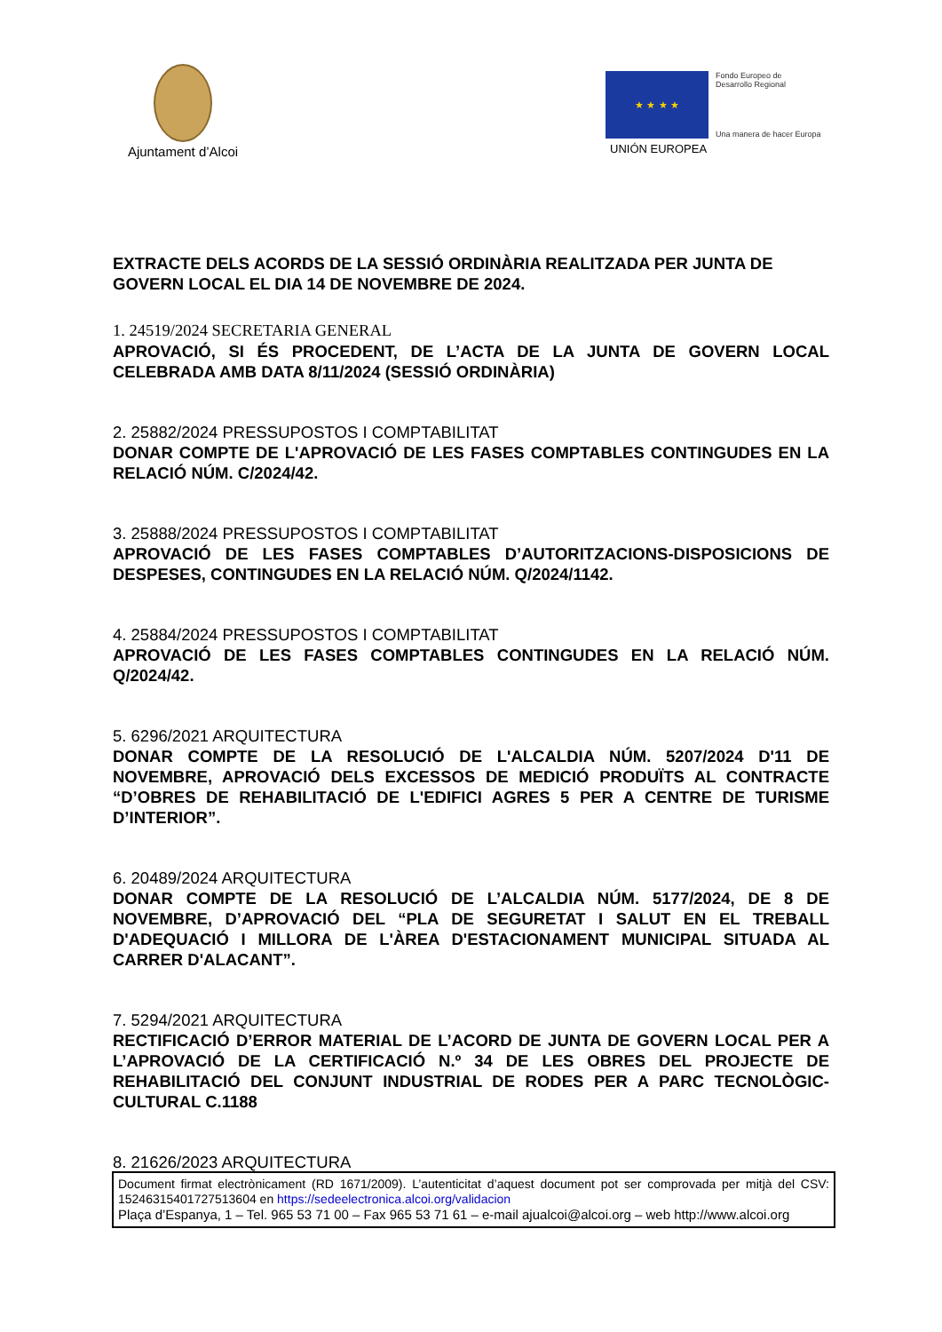Ajuntament d’Alcoi
★ ★ ★ ★
Fondo Europeo de
Desarrollo Regional
Una manera de hacer Europa
UNIÓN EUROPEA
EXTRACTE DELS ACORDS DE LA SESSIÓ ORDINÀRIA REALITZADA PER JUNTA DE GOVERN LOCAL EL DIA 14 DE NOVEMBRE DE 2024.
1. 24519/2024 SECRETARIA GENERAL
APROVACIÓ, SI ÉS PROCEDENT, DE L’ACTA DE LA JUNTA DE GOVERN LOCAL CELEBRADA AMB DATA 8/11/2024 (SESSIÓ ORDINÀRIA)
2. 25882/2024 PRESSUPOSTOS I COMPTABILITAT
DONAR COMPTE DE L'APROVACIÓ DE LES FASES COMPTABLES CONTINGUDES EN LA RELACIÓ NÚM. C/2024/42.
3. 25888/2024 PRESSUPOSTOS I COMPTABILITAT
APROVACIÓ DE LES FASES COMPTABLES D’AUTORITZACIONS-DISPOSICIONS DE DESPESES, CONTINGUDES EN LA RELACIÓ NÚM. Q/2024/1142.
4. 25884/2024 PRESSUPOSTOS I COMPTABILITAT
APROVACIÓ DE LES FASES COMPTABLES CONTINGUDES EN LA RELACIÓ NÚM. Q/2024/42.
5. 6296/2021 ARQUITECTURA
DONAR COMPTE DE LA RESOLUCIÓ DE L'ALCALDIA NÚM. 5207/2024 D'11 DE NOVEMBRE, APROVACIÓ DELS EXCESSOS DE MEDICIÓ PRODUÏTS AL CONTRACTE “D’OBRES DE REHABILITACIÓ DE L'EDIFICI AGRES 5 PER A CENTRE DE TURISME D’INTERIOR”.
6. 20489/2024 ARQUITECTURA
DONAR COMPTE DE LA RESOLUCIÓ DE L’ALCALDIA NÚM. 5177/2024, DE 8 DE NOVEMBRE, D’APROVACIÓ DEL “PLA DE SEGURETAT I SALUT EN EL TREBALL D'ADEQUACIÓ I MILLORA DE L'ÀREA D'ESTACIONAMENT MUNICIPAL SITUADA AL CARRER D'ALACANT”.
7. 5294/2021 ARQUITECTURA
RECTIFICACIÓ D’ERROR MATERIAL DE L’ACORD DE JUNTA DE GOVERN LOCAL PER A L’APROVACIÓ DE LA CERTIFICACIÓ N.º 34 DE LES OBRES DEL PROJECTE DE REHABILITACIÓ DEL CONJUNT INDUSTRIAL DE RODES PER A PARC TECNOLÒGIC-CULTURAL C.1188
8. 21626/2023 ARQUITECTURA
Document firmat electrònicament (RD 1671/2009). L’autenticitat d’aquest document pot ser comprovada per mitjà del CSV: 15246315401727513604 en https://sedeelectronica.alcoi.org/validacion
Plaça d’Espanya, 1 – Tel. 965 53 71 00 – Fax 965 53 71 61 – e-mail ajualcoi@alcoi.org – web http://www.alcoi.org